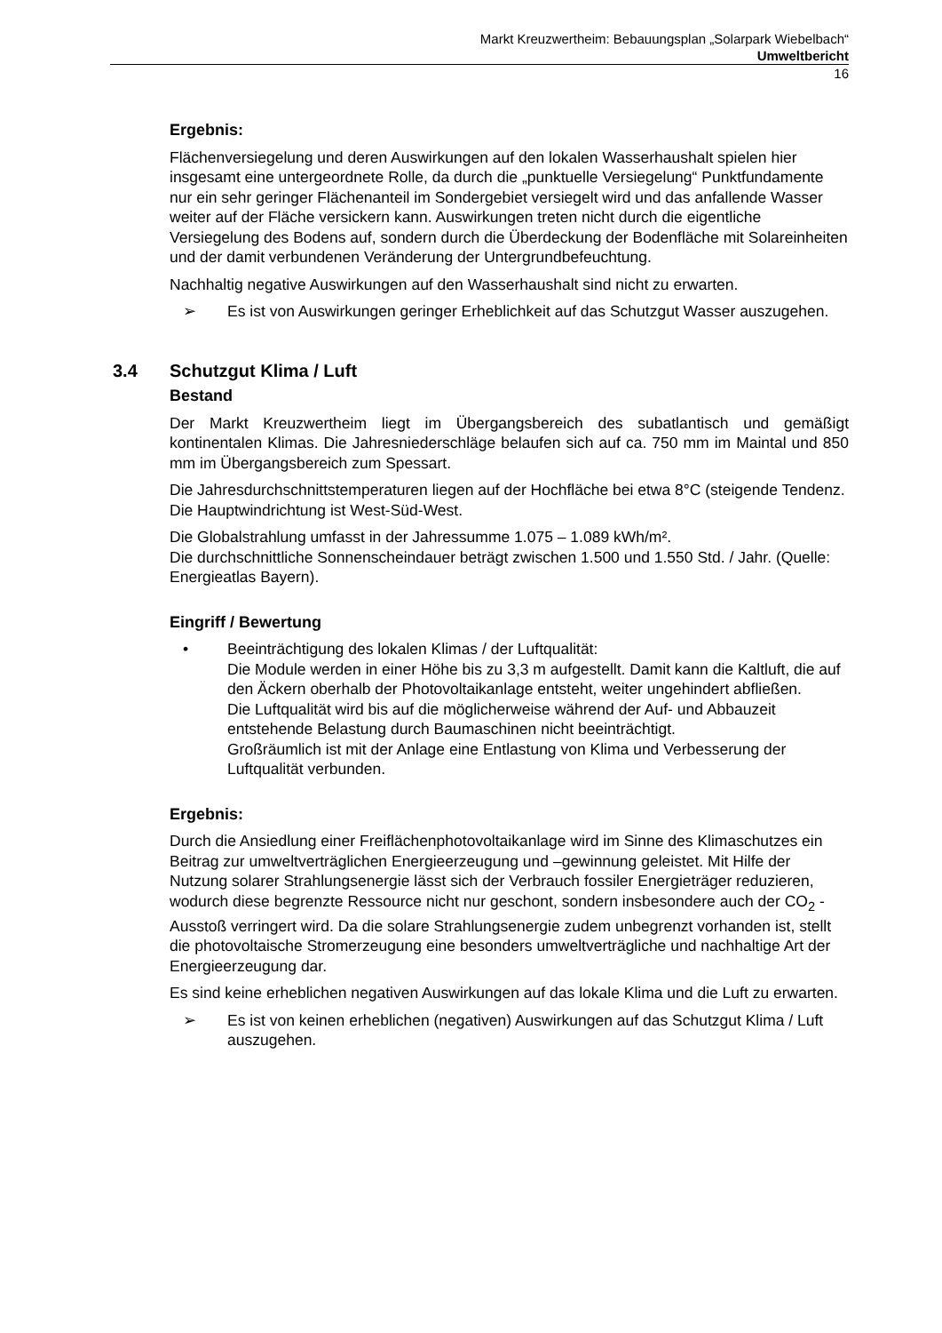Markt Kreuzwertheim: Bebauungsplan „Solarpark Wiebelbach“
Umweltbericht
16
Ergebnis:
Flächenversiegelung und deren Auswirkungen auf den lokalen Wasserhaushalt spielen hier insgesamt eine untergeordnete Rolle, da durch die „punktuelle Versiegelung“ Punktfundamente nur ein sehr geringer Flächenanteil im Sondergebiet versiegelt wird und das anfallende Wasser weiter auf der Fläche versickern kann. Auswirkungen treten nicht durch die eigentliche Versiegelung des Bodens auf, sondern durch die Überdeckung der Bodenfläche mit Solareinheiten und der damit verbundenen Veränderung der Untergrundbefeuchtung.
Nachhaltig negative Auswirkungen auf den Wasserhaushalt sind nicht zu erwarten.
➢ Es ist von Auswirkungen geringer Erheblichkeit auf das Schutzgut Wasser auszugehen.
3.4 Schutzgut Klima / Luft
Bestand
Der Markt Kreuzwertheim liegt im Übergangsbereich des subatlantisch und gemäßigt kontinentalen Klimas. Die Jahresniederschläge belaufen sich auf ca. 750 mm im Maintal und 850 mm im Übergangsbereich zum Spessart.
Die Jahresdurchschnittstemperaturen liegen auf der Hochfläche bei etwa 8°C (steigende Tendenz. Die Hauptwindrichtung ist West-Süd-West.
Die Globalstrahlung umfasst in der Jahressumme 1.075 – 1.089 kWh/m².
Die durchschnittliche Sonnenscheindauer beträgt zwischen 1.500 und 1.550 Std. / Jahr. (Quelle: Energieatlas Bayern).
Eingriff / Bewertung
• Beeinträchtigung des lokalen Klimas / der Luftqualität:
Die Module werden in einer Höhe bis zu 3,3 m aufgestellt. Damit kann die Kaltluft, die auf den Äckern oberhalb der Photovoltaikanlage entsteht, weiter ungehindert abfließen.
Die Luftqualität wird bis auf die möglicherweise während der Auf- und Abbauzeit entstehende Belastung durch Baumaschinen nicht beeinträchtigt.
Großräumlich ist mit der Anlage eine Entlastung von Klima und Verbesserung der Luftqualität verbunden.
Ergebnis:
Durch die Ansiedlung einer Freiflächenphotovoltaikanlage wird im Sinne des Klimaschutzes ein Beitrag zur umweltverträglichen Energieerzeugung und –gewinnung geleistet. Mit Hilfe der Nutzung solarer Strahlungsenergie lässt sich der Verbrauch fossiler Energieträger reduzieren, wodurch diese begrenzte Ressource nicht nur geschont, sondern insbesondere auch der CO<sub>2</sub> -Ausstoß verringert wird. Da die solare Strahlungsenergie zudem unbegrenzt vorhanden ist, stellt die photovoltaische Stromerzeugung eine besonders umweltverträgliche und nachhaltige Art der Energieerzeugung dar.
Es sind keine erheblichen negativen Auswirkungen auf das lokale Klima und die Luft zu erwarten.
➢ Es ist von keinen erheblichen (negativen) Auswirkungen auf das Schutzgut Klima / Luft auszugehen.